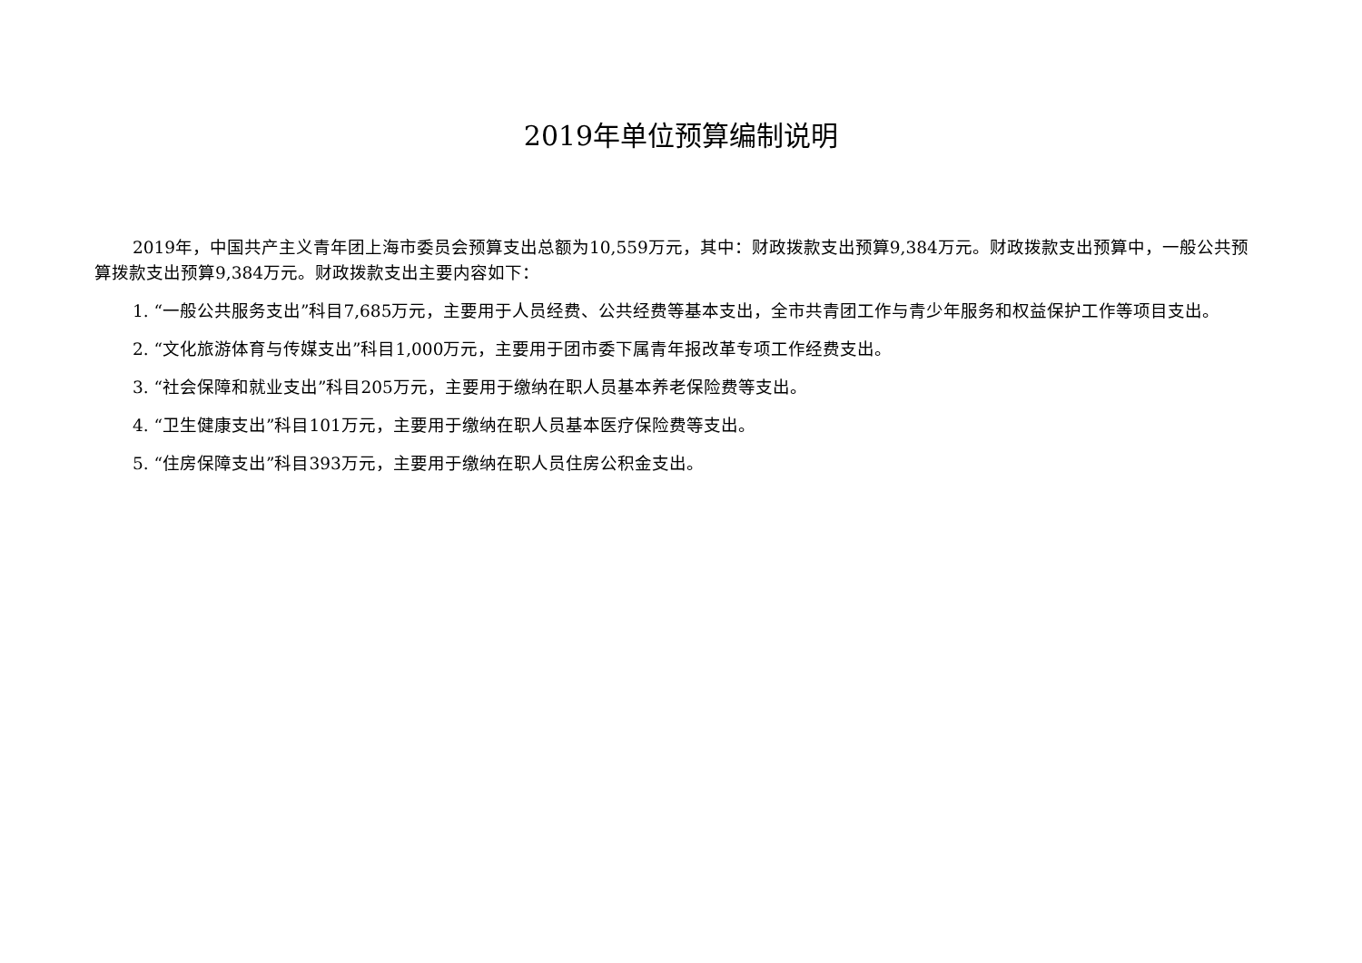2019年单位预算编制说明
2019年，中国共产主义青年团上海市委员会预算支出总额为10,559万元，其中：财政拨款支出预算9,384万元。财政拨款支出预算中，一般公共预算拨款支出预算9,384万元。财政拨款支出主要内容如下：
1. “一般公共服务支出”科目7,685万元，主要用于人员经费、公共经费等基本支出，全市共青团工作与青少年服务和权益保护工作等项目支出。
2. “文化旅游体育与传媒支出”科目1,000万元，主要用于团市委下属青年报改革专项工作经费支出。
3. “社会保障和就业支出”科目205万元，主要用于缴纳在职人员基本养老保险费等支出。
4. “卫生健康支出”科目101万元，主要用于缴纳在职人员基本医疗保险费等支出。
5. “住房保障支出”科目393万元，主要用于缴纳在职人员住房公积金支出。